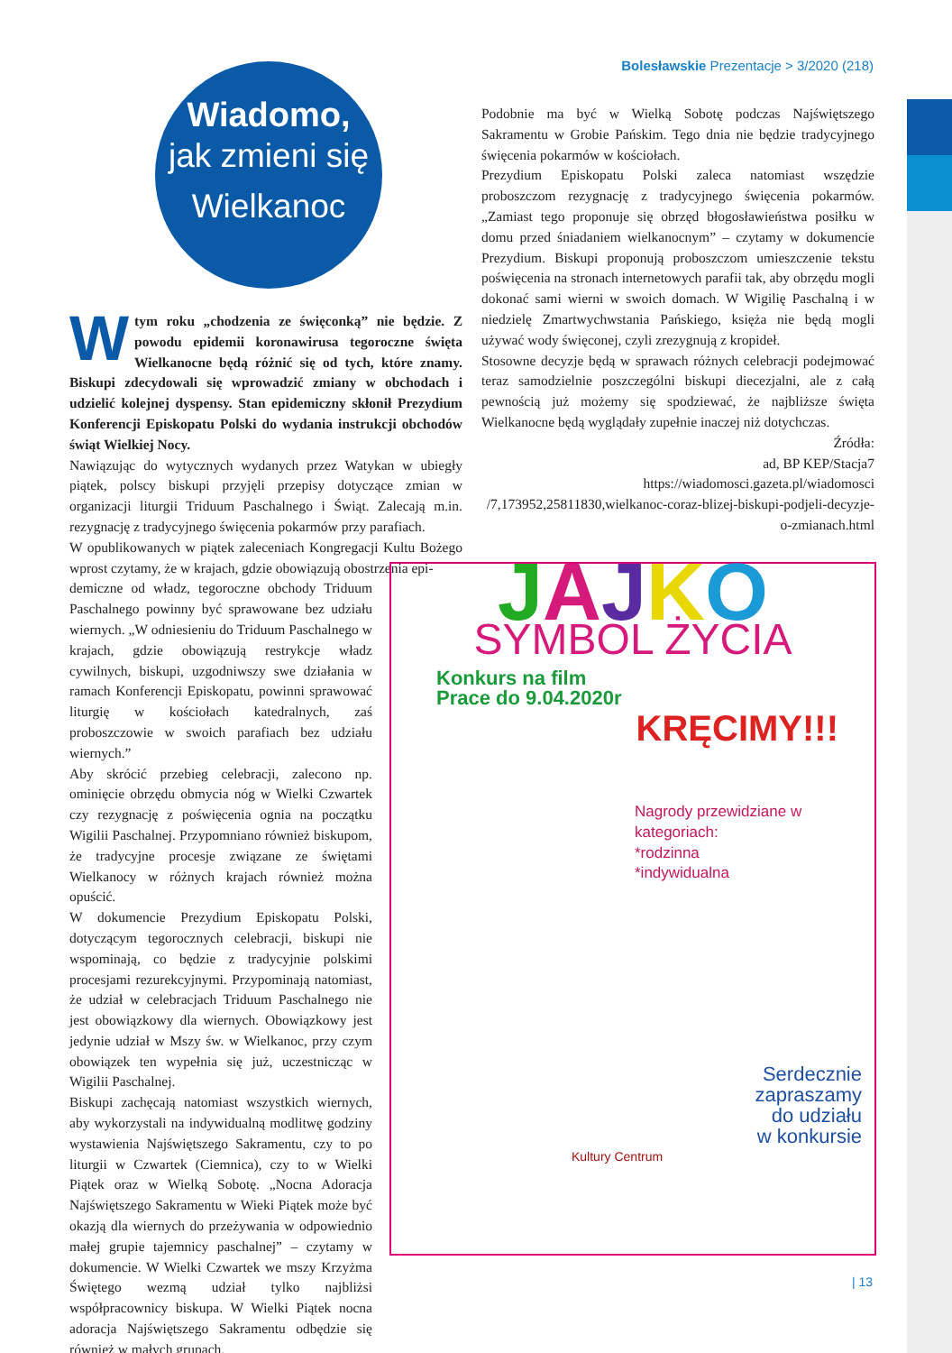Bolesławskie Prezentacje > 3/2020 (218)
Wiadomo,
jak zmieni się
Wielkanoc
Podobnie ma być w Wielką Sobotę podczas Najświętszego Sakramentu w Grobie Pańskim. Tego dnia nie będzie tradycyjnego święcenia pokarmów w kościołach.
Prezydium Episkopatu Polski zaleca natomiast wszędzie proboszczom rezygnację z tradycyjnego święcenia pokarmów. „Zamiast tego proponuje się obrzęd błogosławieństwa posiłku w domu przed śniadaniem wielkanocnym” – czytamy w dokumencie Prezydium. Biskupi proponują proboszczom umieszczenie tekstu poświęcenia na stronach internetowych parafii tak, aby obrzędu mogli dokonać sami wierni w swoich domach. W Wigilię Paschalną i w niedzielę Zmartwychwstania Pańskiego, księża nie będą mogli używać wody święconej, czyli zrezygnują z kropideł.
Stosowne decyzje będą w sprawach różnych celebracji podejmować teraz samodzielnie poszczególni biskupi diecezjalni, ale z całą pewnością już możemy się spodziewać, że najbliższe święta Wielkanocne będą wyglądały zupełnie inaczej niż dotychczas.
Źródła:
ad, BP KEP/Stacja7
https://wiadomosci.gazeta.pl/wiadomosci
/7,173952,25811830,wielkanoc-coraz-blizej-biskupi-podjeli-decyzje-o-zmianach.html
W tym roku „chodzenia ze święconką” nie będzie. Z powodu epidemii koronawirusa tegoroczne święta Wielkanocne będą różnić się od tych, które znamy. Biskupi zdecydowali się wprowadzić zmiany w obchodach i udzielić kolejnej dyspensy. Stan epidemiczny skłonił Prezydium Konferencji Episkopatu Polski do wydania instrukcji obchodów świąt Wielkiej Nocy.
Nawiązując do wytycznych wydanych przez Watykan w ubiegły piątek, polscy biskupi przyjęli przepisy dotyczące zmian w organizacji liturgii Triduum Paschalnego i Świąt. Zalecają m.in. rezygnację z tradycyjnego święcenia pokarmów przy parafiach.
W opublikowanych w piątek zaleceniach Kongregacji Kultu Bożego wprost czytamy, że w krajach, gdzie obowiązują obostrzenia epi-
demiczne od władz, tegoroczne obchody Triduum Paschalnego powinny być sprawowane bez udziału wiernych. „W odniesieniu do Triduum Paschalnego w krajach, gdzie obowiązują restrykcje władz cywilnych, biskupi, uzgodniwszy swe działania w ramach Konferencji Episkopatu, powinni sprawować liturgię w kościołach katedralnych, zaś proboszczowie w swoich parafiach bez udziału wiernych.”
Aby skrócić przebieg celebracji, zalecono np. ominięcie obrzędu obmycia nóg w Wielki Czwartek czy rezygnację z poświęcenia ognia na początku Wigilii Paschalnej. Przypomniano również biskupom, że tradycyjne procesje związane ze świętami Wielkanocy w różnych krajach również można opuścić.
W dokumencie Prezydium Episkopatu Polski, dotyczącym tegorocznych celebracji, biskupi nie wspominają, co będzie z tradycyjnie polskimi procesjami rezurekcyjnymi. Przypominają natomiast, że udział w celebracjach Triduum Paschalnego nie jest obowiązkowy dla wiernych. Obowiązkowy jest jedynie udział w Mszy św. w Wielkanoc, przy czym obowiązek ten wypełnia się już, uczestnicząc w Wigilii Paschalnej.
Biskupi zachęcają natomiast wszystkich wiernych, aby wykorzystali na indywidualną modlitwę godziny wystawienia Najświętszego Sakramentu, czy to po liturgii w Czwartek (Ciemnica), czy to w Wielki Piątek oraz w Wielką Sobotę. „Nocna Adoracja Najświętszego Sakramentu w Wieki Piątek może być okazją dla wiernych do przeżywania w odpowiednio małej grupie tajemnicy paschalnej” – czytamy w dokumencie. W Wielki Czwartek we mszy Krzyżma Świętego wezmą udział tylko najbliżsi współpracownicy biskupa. W Wielki Piątek nocna adoracja Najświętszego Sakramentu odbędzie się również w małych grupach.
JAJKO
SYMBOL ŻYCIA
Konkurs na film
Prace do 9.04.2020r
KRĘCIMY!!!
Nagrody przewidziane w kategoriach:
*rodzinna
*indywidualna
Serdecznie
zapraszamy
do udziału
w konkursie
Kultury Centrum
| 13